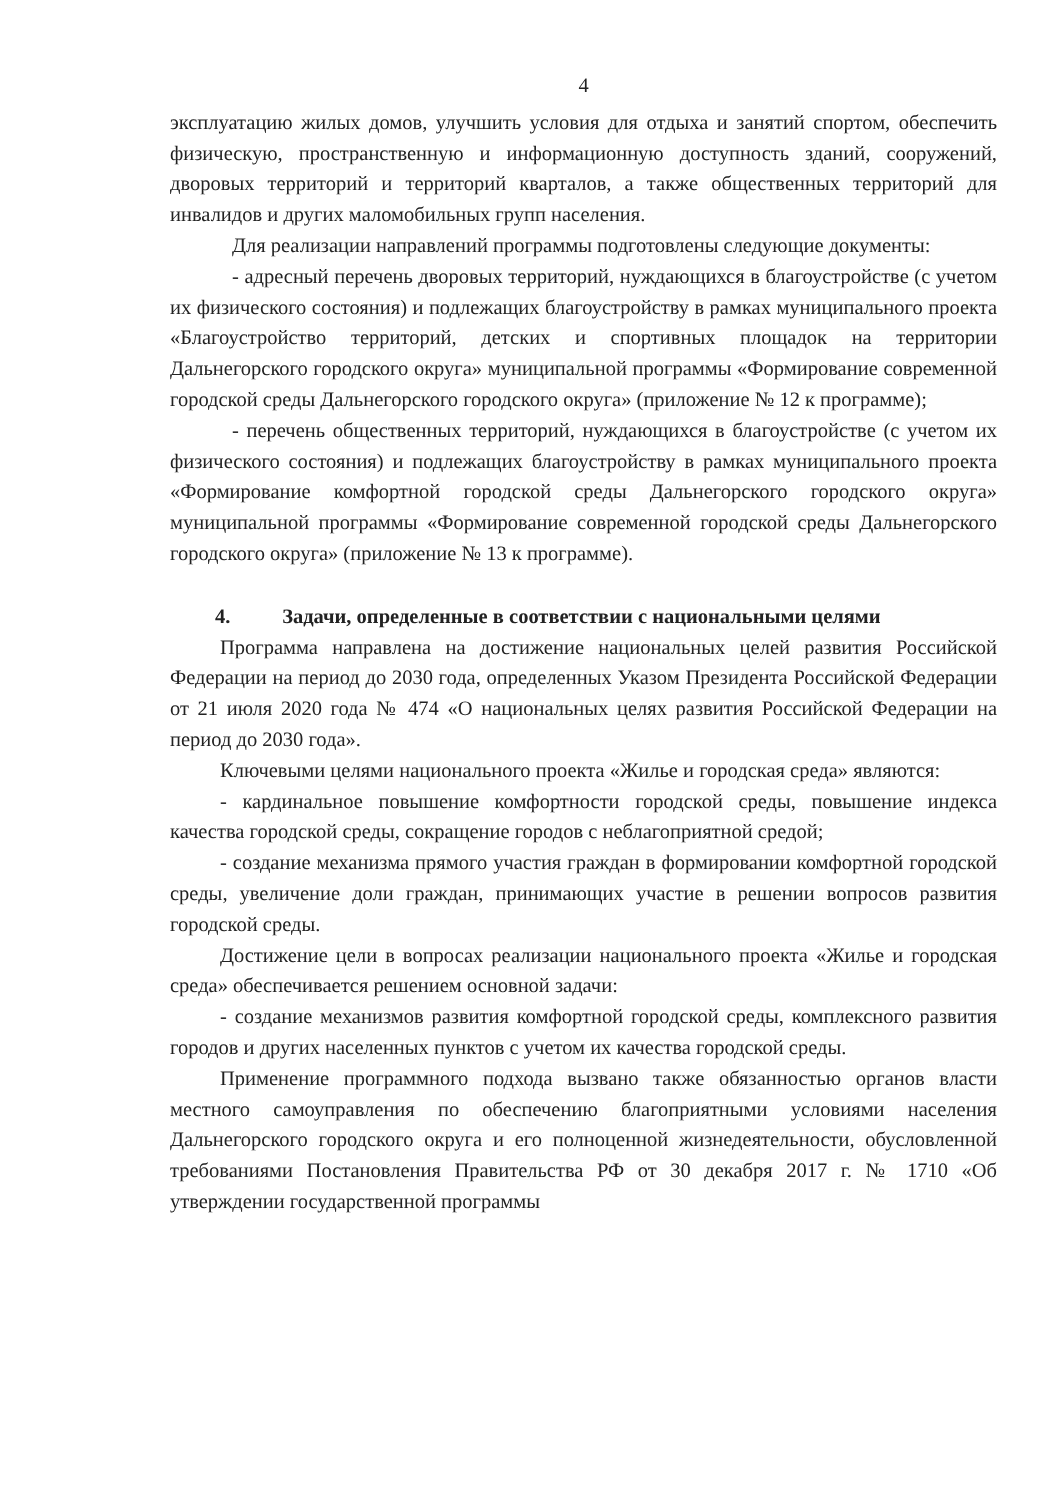4
эксплуатацию жилых домов, улучшить условия для отдыха и занятий спортом, обеспечить физическую, пространственную и информационную доступность зданий, сооружений, дворовых территорий и территорий кварталов, а также общественных территорий для инвалидов и других маломобильных групп населения.
Для реализации направлений программы подготовлены следующие документы:
- адресный перечень дворовых территорий, нуждающихся в благоустройстве (с учетом их физического состояния) и подлежащих благоустройству в рамках муниципального проекта «Благоустройство территорий, детских и спортивных площадок на территории Дальнегорского городского округа» муниципальной программы «Формирование современной городской среды Дальнегорского городского округа» (приложение № 12 к программе);
- перечень общественных территорий, нуждающихся в благоустройстве (с учетом их физического состояния) и подлежащих благоустройству в рамках муниципального проекта «Формирование комфортной городской среды Дальнегорского городского округа» муниципальной программы «Формирование современной городской среды Дальнегорского городского округа» (приложение № 13 к программе).
4. Задачи, определенные в соответствии с национальными целями
Программа направлена на достижение национальных целей развития Российской Федерации на период до 2030 года, определенных Указом Президента Российской Федерации от 21 июля 2020 года № 474 «О национальных целях развития Российской Федерации на период до 2030 года».
Ключевыми целями национального проекта «Жилье и городская среда» являются:
- кардинальное повышение комфортности городской среды, повышение индекса качества городской среды, сокращение городов с неблагоприятной средой;
- создание механизма прямого участия граждан в формировании комфортной городской среды, увеличение доли граждан, принимающих участие в решении вопросов развития городской среды.
Достижение цели в вопросах реализации национального проекта «Жилье и городская среда» обеспечивается решением основной задачи:
- создание механизмов развития комфортной городской среды, комплексного развития городов и других населенных пунктов с учетом их качества городской среды.
Применение программного подхода вызвано также обязанностью органов власти местного самоуправления по обеспечению благоприятными условиями населения Дальнегорского городского округа и его полноценной жизнедеятельности, обусловленной требованиями Постановления Правительства РФ от 30 декабря 2017 г. № 1710 «Об утверждении государственной программы